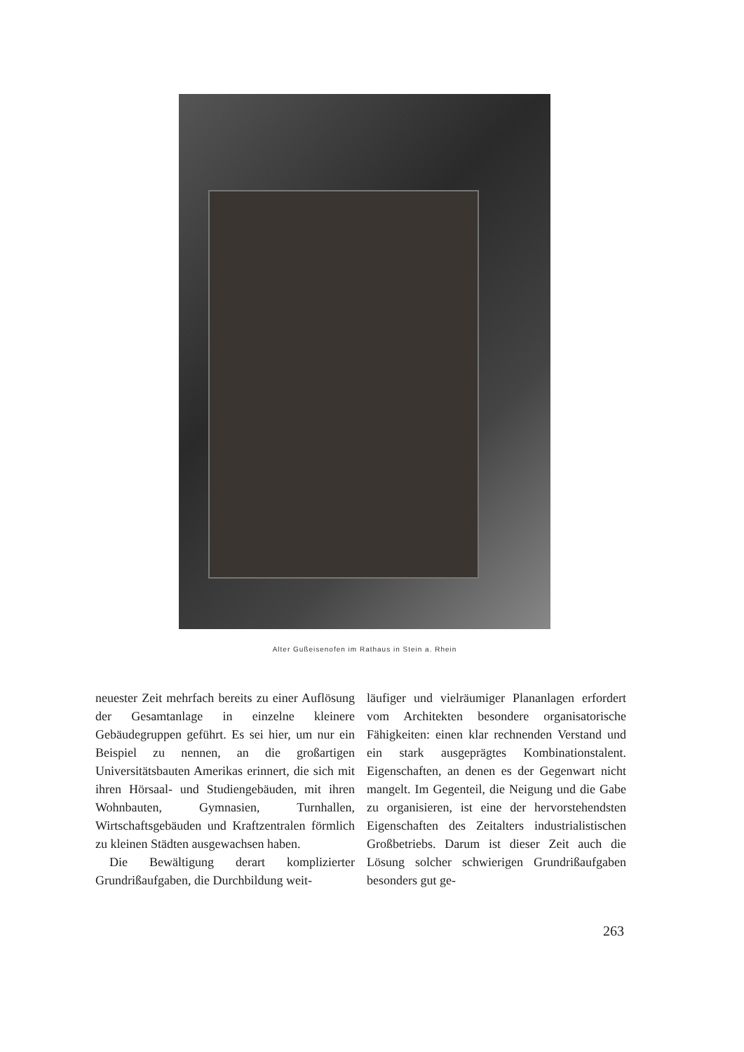Alter Gußeisenofen im Rathaus in Stein a. Rhein
neuester Zeit mehrfach bereits zu einer Auflösung der Gesamtanlage in einzelne kleinere Gebäudegruppen geführt. Es sei hier, um nur ein Beispiel zu nennen, an die großartigen Universitätsbauten Amerikas erinnert, die sich mit ihren Hörsaal- und Studiengebäuden, mit ihren Wohnbauten, Gymnasien, Turnhallen, Wirtschaftsgebäuden und Kraftzentralen förmlich zu kleinen Städten ausgewachsen haben.
Die Bewältigung derart komplizierter Grundrißaufgaben, die Durchbildung weit-
läufiger und vielräumiger Plananlagen erfordert vom Architekten besondere organisatorische Fähigkeiten: einen klar rechnenden Verstand und ein stark ausgeprägtes Kombinationstalent. Eigenschaften, an denen es der Gegenwart nicht mangelt. Im Gegenteil, die Neigung und die Gabe zu organisieren, ist eine der hervorstehendsten Eigenschaften des Zeitalters industrialistischen Großbetriebs. Darum ist dieser Zeit auch die Lösung solcher schwierigen Grundrißaufgaben besonders gut ge-
263